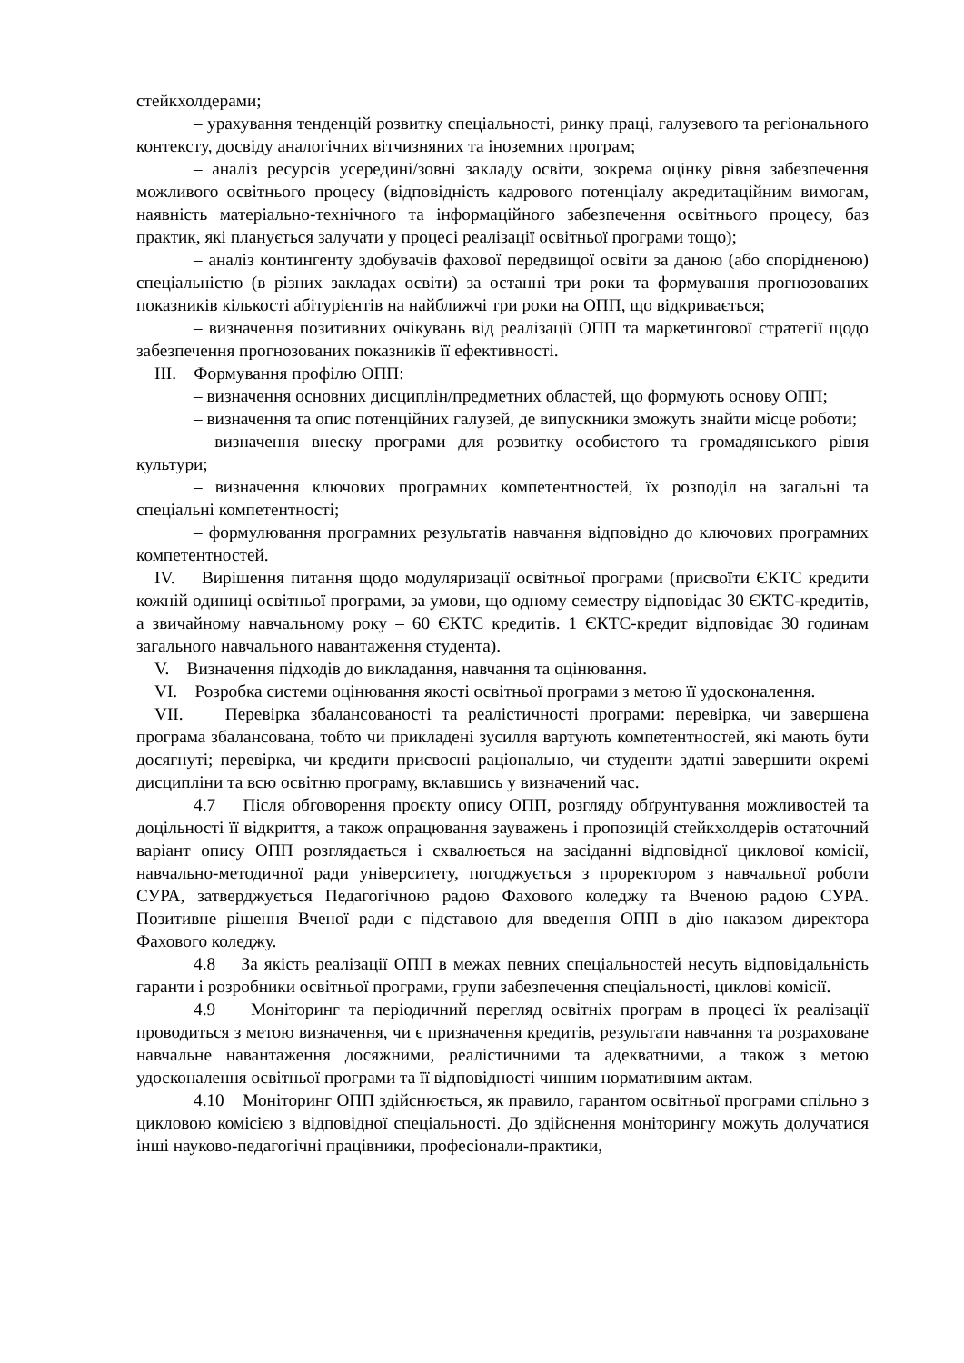стейкхолдерами;
– урахування тенденцій розвитку спеціальності, ринку праці, галузевого та регіонального контексту, досвіду аналогічних вітчизняних та іноземних програм;
– аналіз ресурсів усередині/зовні закладу освіти, зокрема оцінку рівня забезпечення можливого освітнього процесу (відповідність кадрового потенціалу акредитаційним вимогам, наявність матеріально-технічного та інформаційного забезпечення освітнього процесу, баз практик, які планується залучати у процесі реалізації освітньої програми тощо);
– аналіз контингенту здобувачів фахової передвищої освіти за даною (або спорідненою) спеціальністю (в різних закладах освіти) за останні три роки та формування прогнозованих показників кількості абітурієнтів на найближчі три роки на ОПП, що відкривається;
– визначення позитивних очікувань від реалізації ОПП та маркетингової стратегії щодо забезпечення прогнозованих показників її ефективності.
III. Формування профілю ОПП:
– визначення основних дисциплін/предметних областей, що формують основу ОПП;
– визначення та опис потенційних галузей, де випускники зможуть знайти місце роботи;
– визначення внеску програми для розвитку особистого та громадянського рівня культури;
– визначення ключових програмних компетентностей, їх розподіл на загальні та спеціальні компетентності;
– формулювання програмних результатів навчання відповідно до ключових програмних компетентностей.
IV. Вирішення питання щодо модуляризації освітньої програми (присвоїти ЄКТС кредити кожній одиниці освітньої програми, за умови, що одному семестру відповідає 30 ЄКТС-кредитів, а звичайному навчальному року – 60 ЄКТС кредитів. 1 ЄКТС-кредит відповідає 30 годинам загального навчального навантаження студента).
V. Визначення підходів до викладання, навчання та оцінювання.
VI. Розробка системи оцінювання якості освітньої програми з метою її удосконалення.
VII. Перевірка збалансованості та реалістичності програми: перевірка, чи завершена програма збалансована, тобто чи прикладені зусилля вартують компетентностей, які мають бути досягнуті; перевірка, чи кредити присвоєні раціонально, чи студенти здатні завершити окремі дисципліни та всю освітню програму, вклавшись у визначений час.
4.7 Після обговорення проєкту опису ОПП, розгляду обґрунтування можливостей та доцільності її відкриття, а також опрацювання зауважень і пропозицій стейкхолдерів остаточний варіант опису ОПП розглядається і схвалюється на засіданні відповідної циклової комісії, навчально-методичної ради університету, погоджується з проректором з навчальної роботи СУРА, затверджується Педагогічною радою Фахового коледжу та Вченою радою СУРА. Позитивне рішення Вченої ради є підставою для введення ОПП в дію наказом директора Фахового коледжу.
4.8 За якість реалізації ОПП в межах певних спеціальностей несуть відповідальність гаранти і розробники освітньої програми, групи забезпечення спеціальності, циклові комісії.
4.9 Моніторинг та періодичний перегляд освітніх програм в процесі їх реалізації проводиться з метою визначення, чи є призначення кредитів, результати навчання та розраховане навчальне навантаження досяжними, реалістичними та адекватними, а також з метою удосконалення освітньої програми та її відповідності чинним нормативним актам.
4.10 Моніторинг ОПП здійснюється, як правило, гарантом освітньої програми спільно з цикловою комісією з відповідної спеціальності. До здійснення моніторингу можуть долучатися інші науково-педагогічні працівники, професіонали-практики,